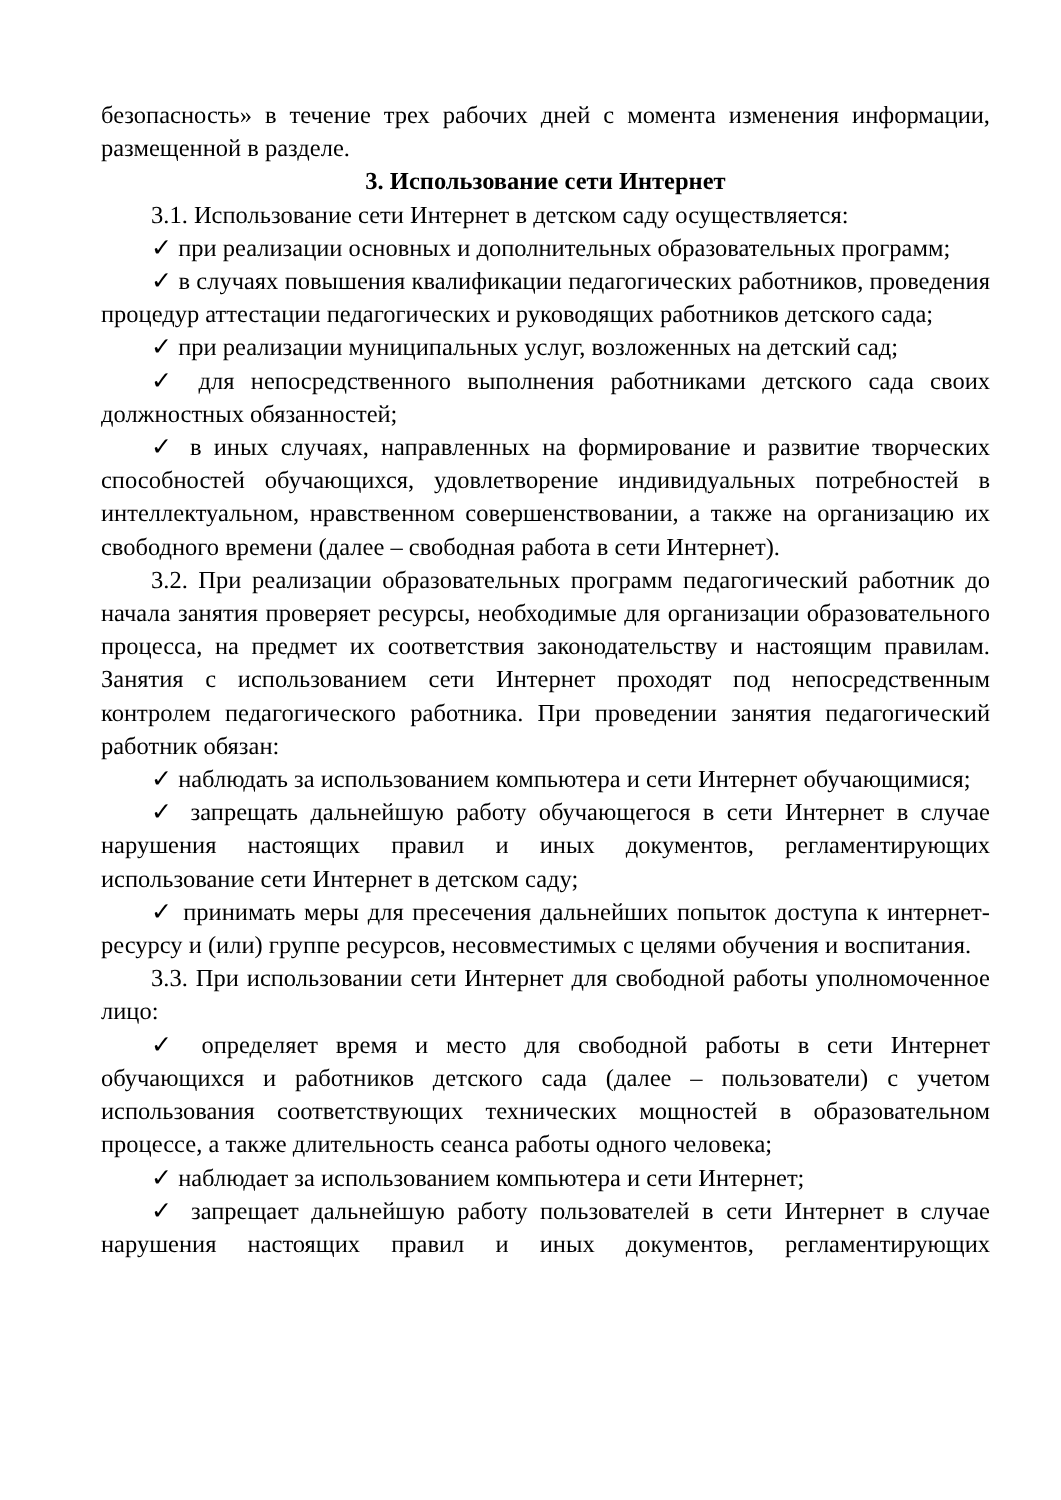безопасность» в течение трех рабочих дней с момента изменения информации, размещенной в разделе.
3. Использование сети Интернет
3.1. Использование сети Интернет в детском саду осуществляется:
✓ при реализации основных и дополнительных образовательных программ;
✓ в случаях повышения квалификации педагогических работников, проведения процедур аттестации педагогических и руководящих работников детского сада;
✓ при реализации муниципальных услуг, возложенных на детский сад;
✓ для непосредственного выполнения работниками детского сада своих должностных обязанностей;
✓ в иных случаях, направленных на формирование и развитие творческих способностей обучающихся, удовлетворение индивидуальных потребностей в интеллектуальном, нравственном совершенствовании, а также на организацию их свободного времени (далее – свободная работа в сети Интернет).
3.2. При реализации образовательных программ педагогический работник до начала занятия проверяет ресурсы, необходимые для организации образовательного процесса, на предмет их соответствия законодательству и настоящим правилам. Занятия с использованием сети Интернет проходят под непосредственным контролем педагогического работника. При проведении занятия педагогический работник обязан:
✓ наблюдать за использованием компьютера и сети Интернет обучающимися;
✓ запрещать дальнейшую работу обучающегося в сети Интернет в случае нарушения настоящих правил и иных документов, регламентирующих использование сети Интернет в детском саду;
✓ принимать меры для пресечения дальнейших попыток доступа к интернет-ресурсу и (или) группе ресурсов, несовместимых с целями обучения и воспитания.
3.3. При использовании сети Интернет для свободной работы уполномоченное лицо:
✓ определяет время и место для свободной работы в сети Интернет обучающихся и работников детского сада (далее – пользователи) с учетом использования соответствующих технических мощностей в образовательном процессе, а также длительность сеанса работы одного человека;
✓ наблюдает за использованием компьютера и сети Интернет;
✓ запрещает дальнейшую работу пользователей в сети Интернет в случае нарушения настоящих правил и иных документов, регламентирующих